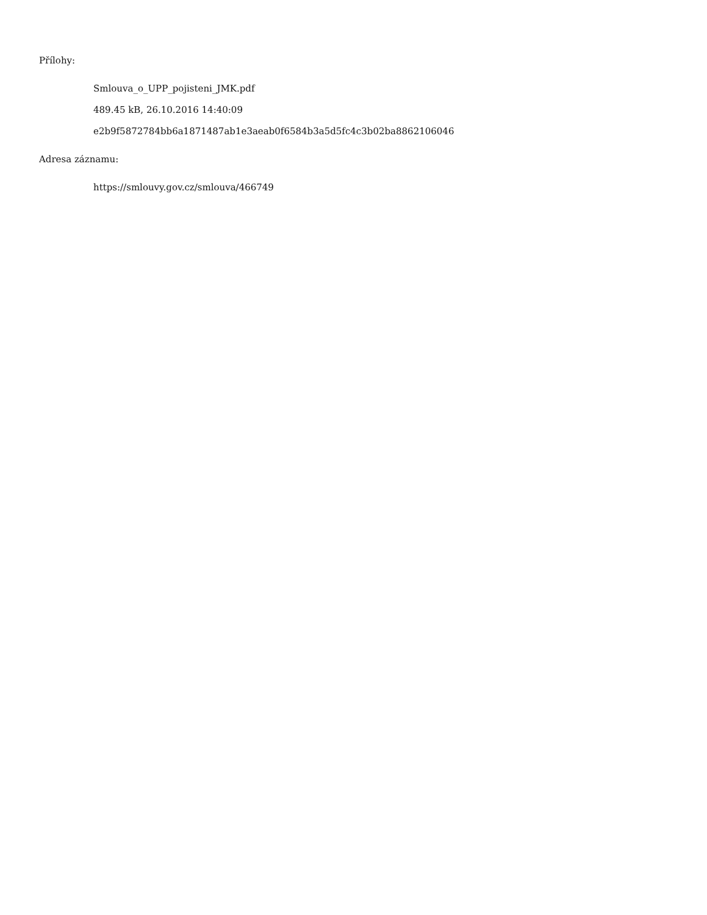Přílohy:
Smlouva_o_UPP_pojisteni_JMK.pdf
489.45 kB, 26.10.2016 14:40:09
e2b9f5872784bb6a1871487ab1e3aeab0f6584b3a5d5fc4c3b02ba8862106046
Adresa záznamu:
https://smlouvy.gov.cz/smlouva/466749